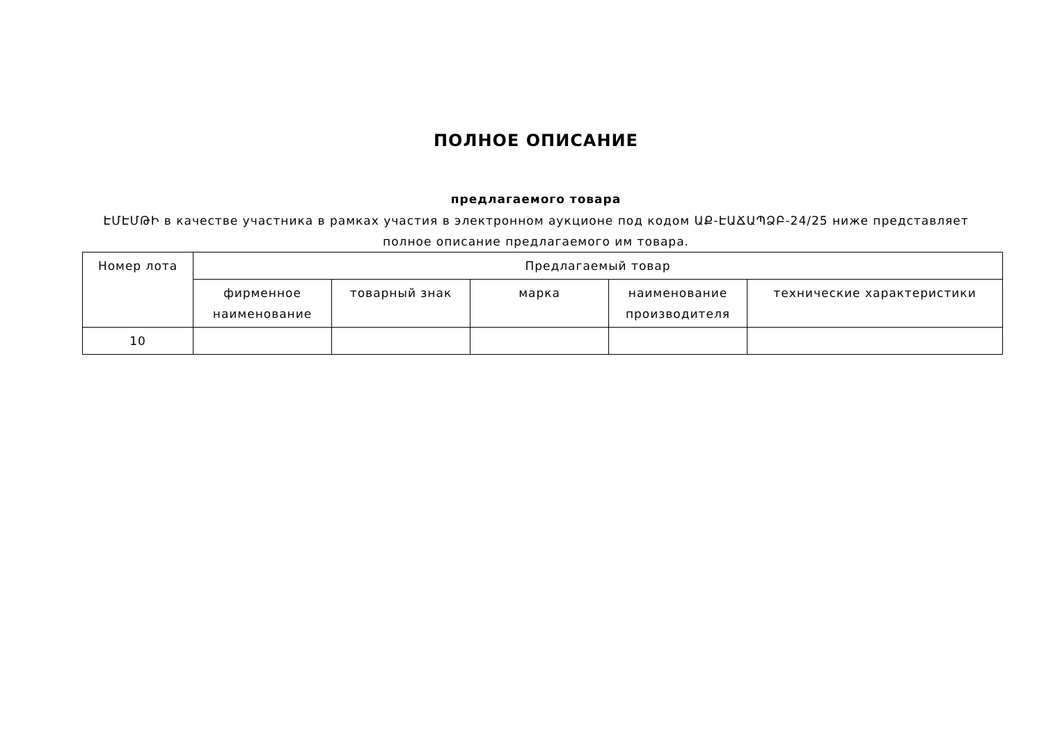ПОЛНОЕ ОПИСАНИЕ
предлагаемого товара
ԷՄԷՄԹԻ в качестве участника в рамках участия в электронном аукционе под кодом ԱՔ-ԷԱՃԱՊՁԲ-24/25 ниже представляет полное описание предлагаемого им товара.
| Номер лота | Предлагаемый товар | | | | |
| --- | --- | --- | --- | --- | --- |
| | фирменное наименование | товарный знак | марка | наименование производителя | технические характеристики |
| 10 | | | | | |